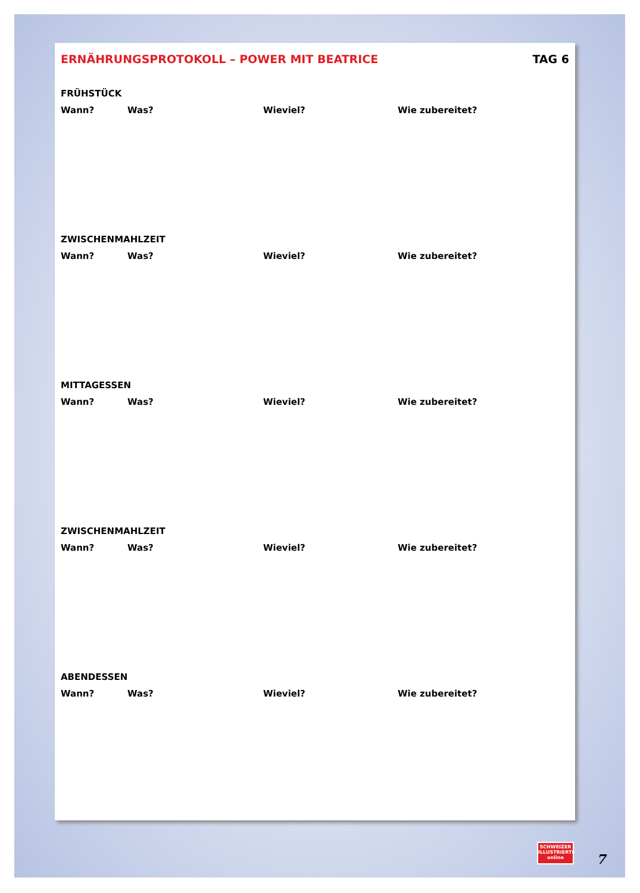ERNÄHRUNGSPROTOKOLL – POWER MIT BEATRICE TAG 6
FRÜHSTÜCK
Wann? Was? Wieviel? Wie zubereitet?
ZWISCHENMAHLZEIT
Wann? Was? Wieviel? Wie zubereitet?
MITTAGESSEN
Wann? Was? Wieviel? Wie zubereitet?
ZWISCHENMAHLZEIT
Wann? Was? Wieviel? Wie zubereitet?
ABENDESSEN
Wann? Was? Wieviel? Wie zubereitet?
SCHWEIZER
ILLUSTRIERTE
online
7